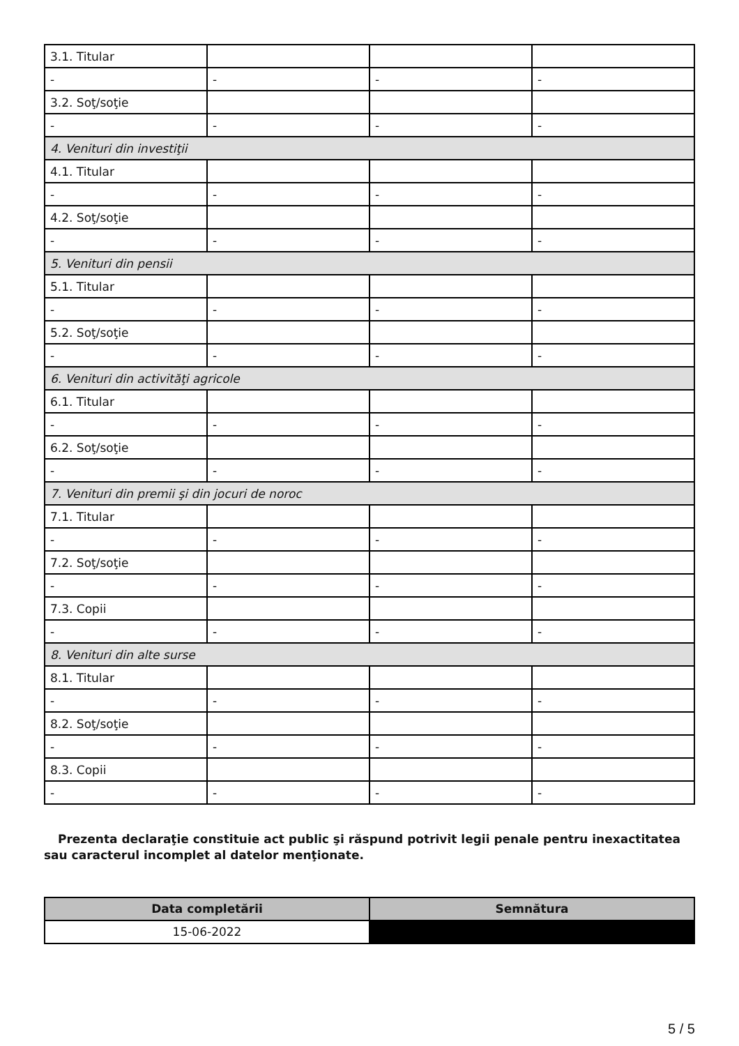| 3.1. Titular | | | |
| - | - | - | - |
| 3.2. Soţ/soţie | | | |
| - | - | - | - |
| 4. Venituri din investiţii | | | |
| 4.1. Titular | | | |
| - | - | - | - |
| 4.2. Soţ/soţie | | | |
| - | - | - | - |
| 5. Venituri din pensii | | | |
| 5.1. Titular | | | |
| - | - | - | - |
| 5.2. Soţ/soţie | | | |
| - | - | - | - |
| 6. Venituri din activităţi agricole | | | |
| 6.1. Titular | | | |
| - | - | - | - |
| 6.2. Soţ/soţie | | | |
| - | - | - | - |
| 7. Venituri din premii şi din jocuri de noroc | | | |
| 7.1. Titular | | | |
| - | - | - | - |
| 7.2. Soţ/soţie | | | |
| - | - | - | - |
| 7.3. Copii | | | |
| - | - | - | - |
| 8. Venituri din alte surse | | | |
| 8.1. Titular | | | |
| - | - | - | - |
| 8.2. Soţ/soţie | | | |
| - | - | - | - |
| 8.3. Copii | | | |
| - | - | - | - |
Prezenta declaraţie constituie act public şi răspund potrivit legii penale pentru inexactitatea sau caracterul incomplet al datelor menţionate.
| Data completării | Semnătura |
| --- | --- |
| 15-06-2022 | |
5 / 5